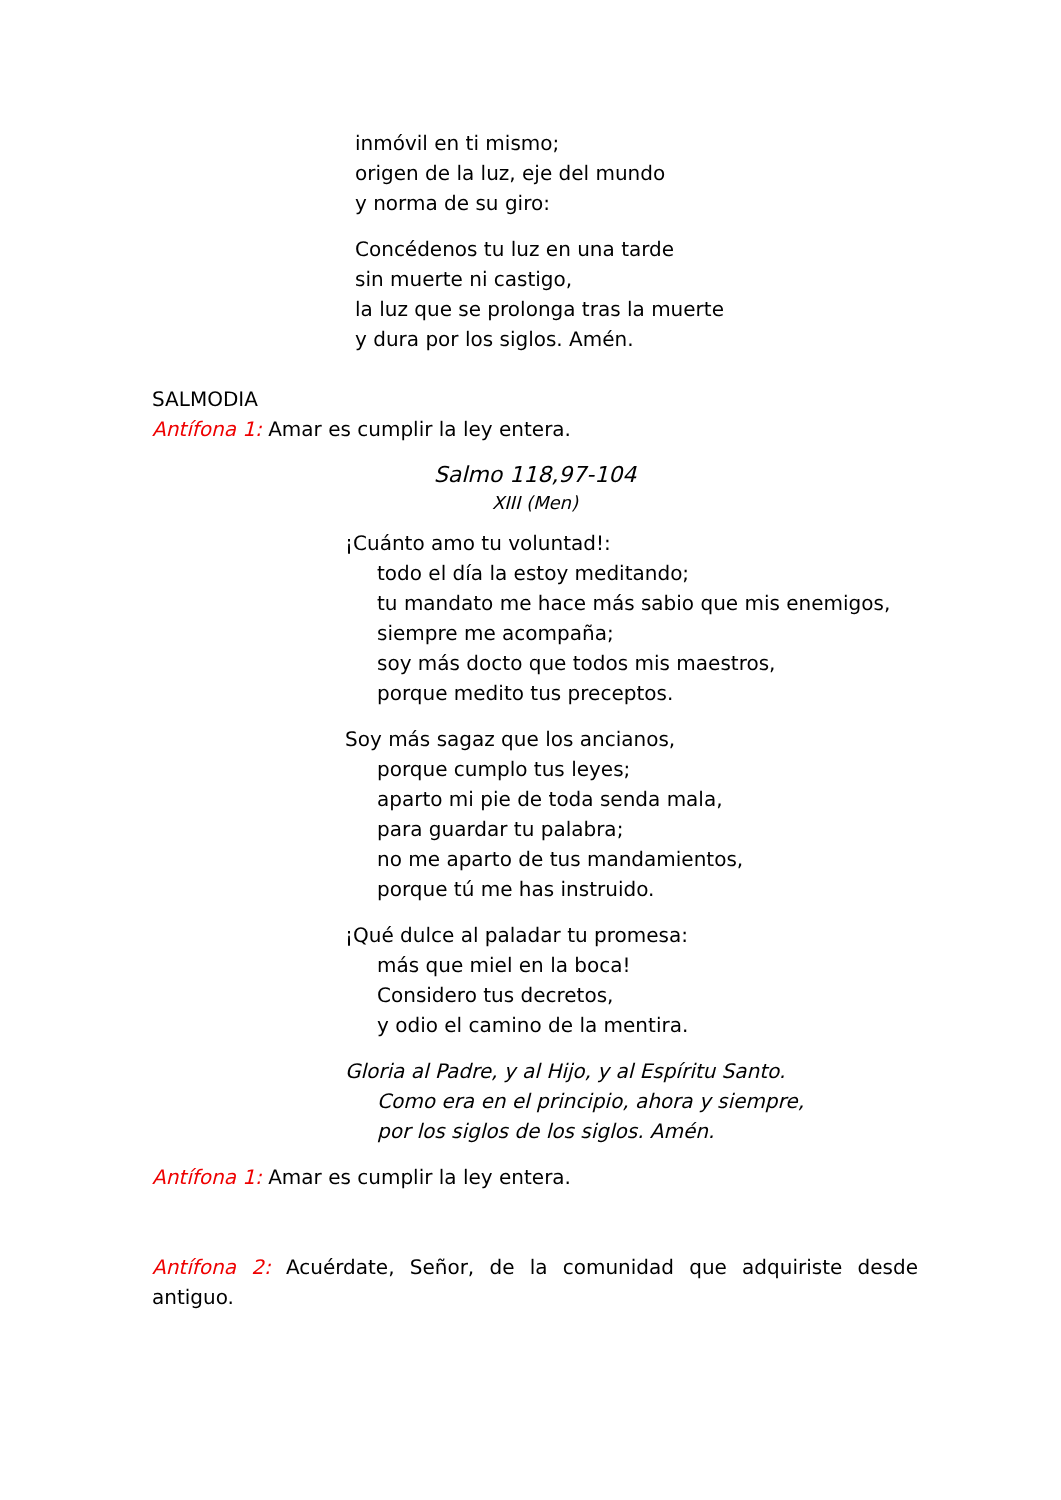inmóvil en ti mismo;
origen de la luz, eje del mundo
y norma de su giro:
Concédenos tu luz en una tarde
sin muerte ni castigo,
la luz que se prolonga tras la muerte
y dura por los siglos. Amén.
SALMODIA
Antífona 1: Amar es cumplir la ley entera.
Salmo 118,97-104
XIII (Men)
¡Cuánto amo tu voluntad!:
todo el día la estoy meditando;
tu mandato me hace más sabio que mis enemigos,
siempre me acompaña;
soy más docto que todos mis maestros,
porque medito tus preceptos.
Soy más sagaz que los ancianos,
porque cumplo tus leyes;
aparto mi pie de toda senda mala,
para guardar tu palabra;
no me aparto de tus mandamientos,
porque tú me has instruido.
¡Qué dulce al paladar tu promesa:
más que miel en la boca!
Considero tus decretos,
y odio el camino de la mentira.
Gloria al Padre, y al Hijo, y al Espíritu Santo.
Como era en el principio, ahora y siempre,
por los siglos de los siglos. Amén.
Antífona 1: Amar es cumplir la ley entera.
Antífona 2: Acuérdate, Señor, de la comunidad que adquiriste desde antiguo.